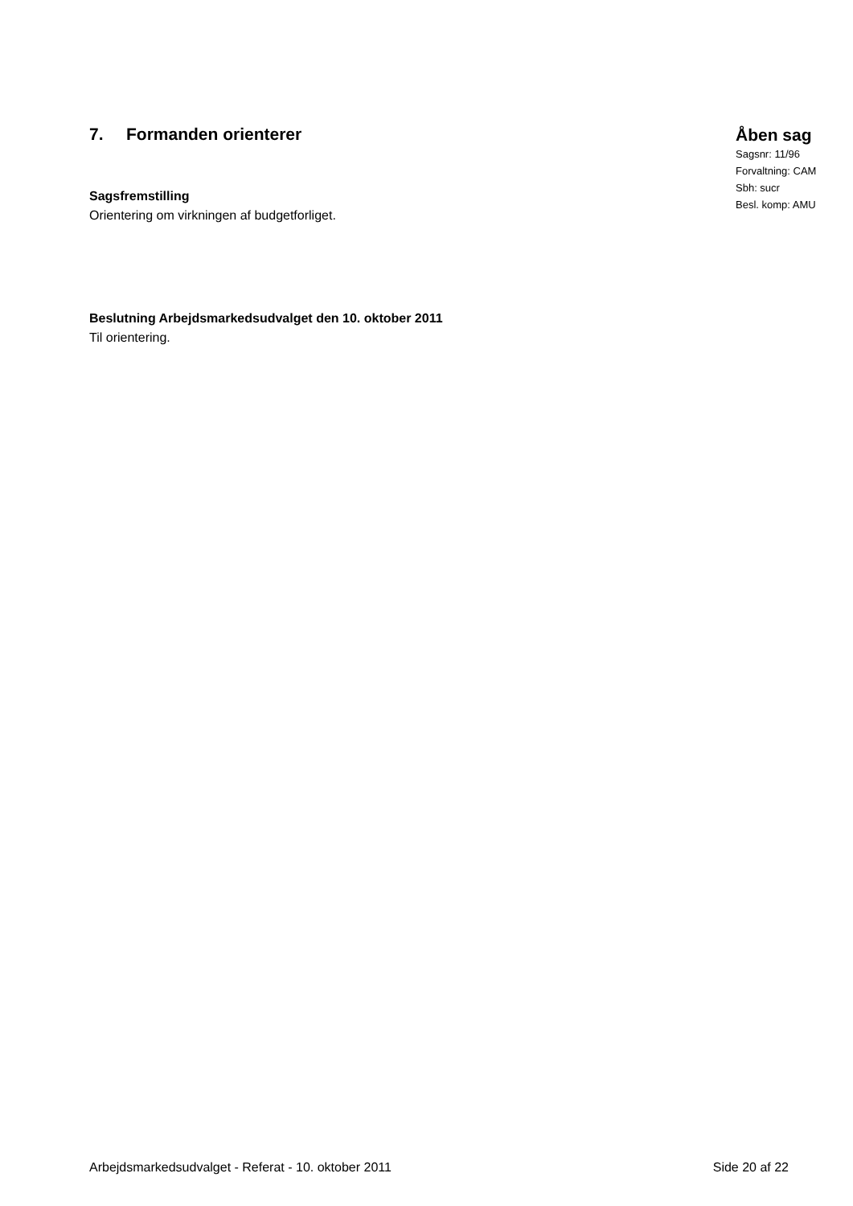7. Formanden orienterer
Sagsfremstilling
Orientering om virkningen af budgetforliget.
Åben sag
Sagsnr: 11/96
Forvaltning: CAM
Sbh: sucr
Besl. komp: AMU
Beslutning Arbejdsmarkedsudvalget den 10. oktober 2011
Til orientering.
Arbejdsmarkedsudvalget - Referat - 10. oktober 2011 Side 20 af 22